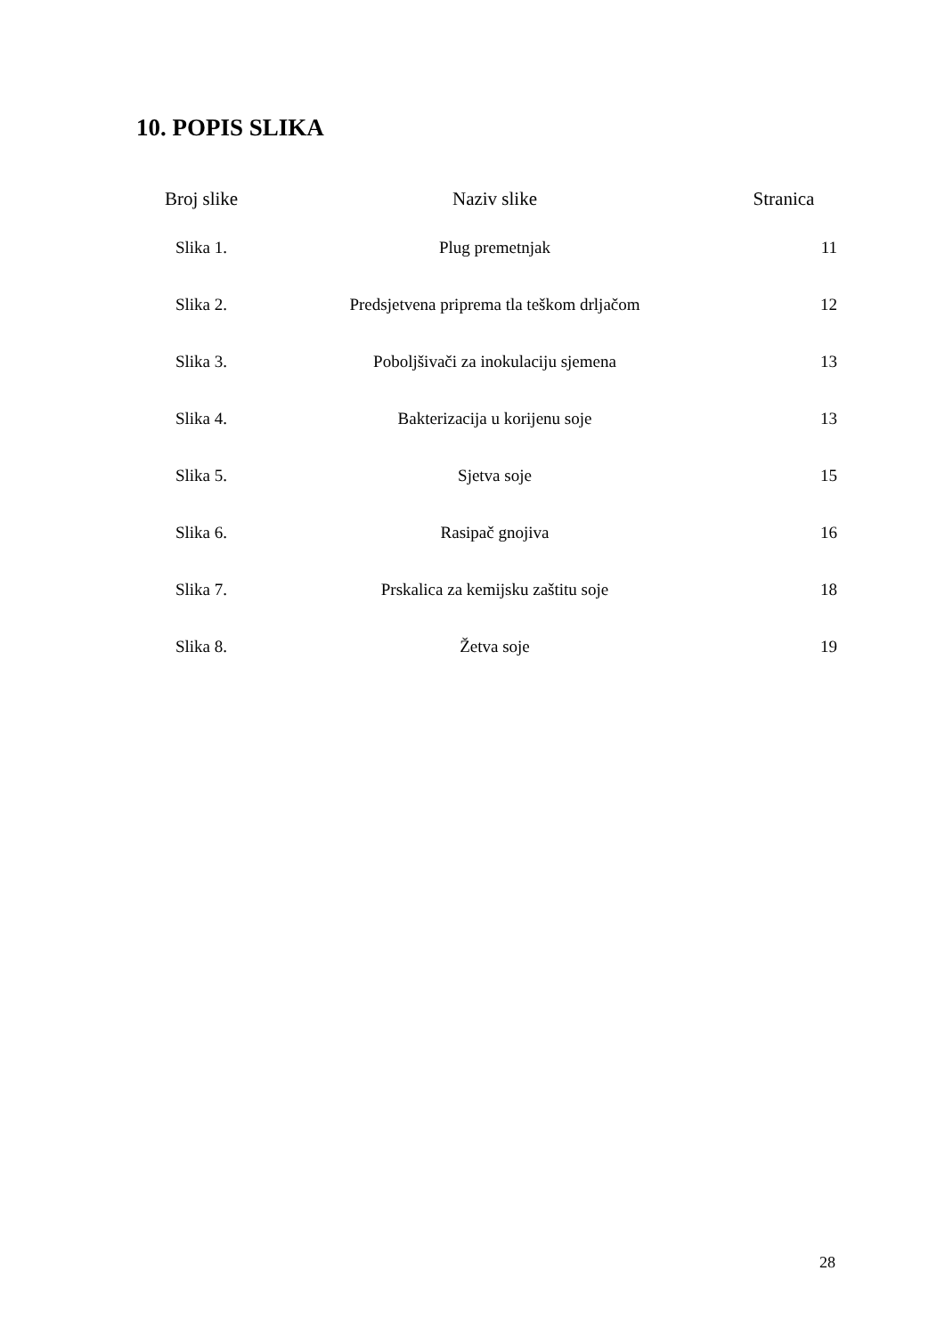10. POPIS SLIKA
| Broj slike | Naziv slike | Stranica |
| --- | --- | --- |
| Slika 1. | Plug premetnjak | 11 |
| Slika 2. | Predsjetvena priprema tla teškom drljačom | 12 |
| Slika 3. | Poboljšivači za inokulaciju sjemena | 13 |
| Slika 4. | Bakterizacija u korijenu soje | 13 |
| Slika 5. | Sjetva soje | 15 |
| Slika 6. | Rasipač gnojiva | 16 |
| Slika 7. | Prskalica za kemijsku zaštitu soje | 18 |
| Slika 8. | Žetva soje | 19 |
28